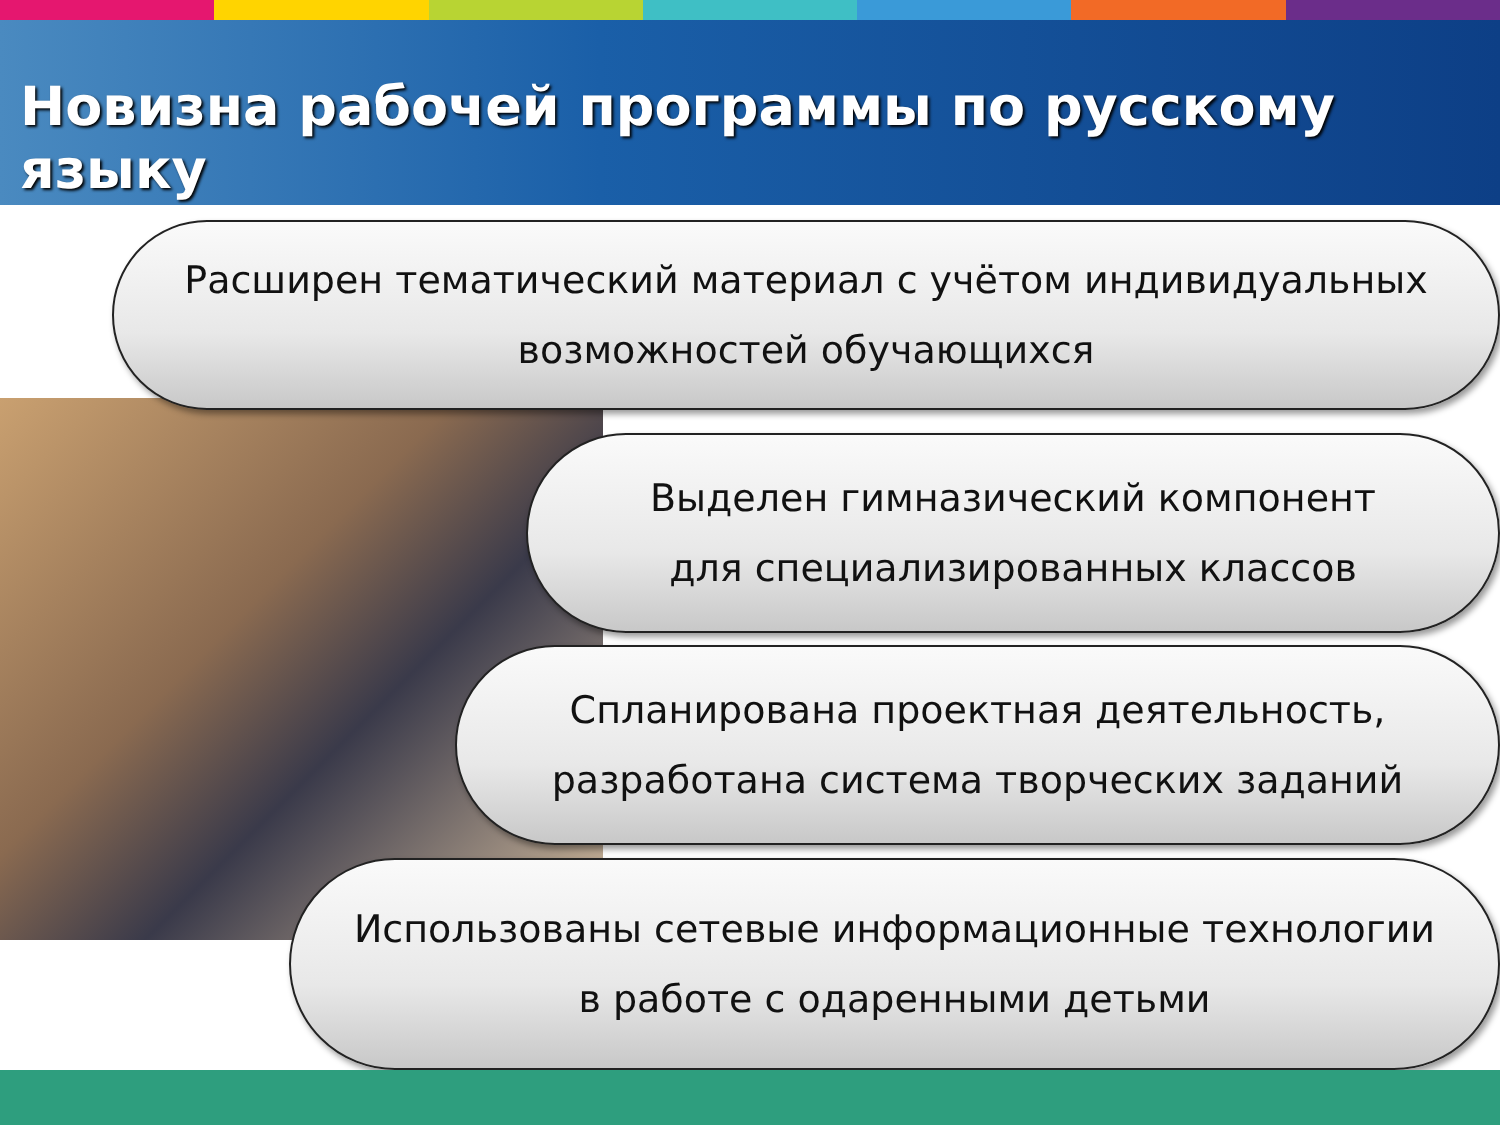Новизна рабочей программы по русскому языку
Расширен тематический материал с учётом индивидуальных
возможностей обучающихся
Выделен гимназический компонент
для специализированных классов
Спланирована проектная деятельность,
разработана система творческих заданий
Использованы сетевые информационные технологии
в работе с одаренными детьми